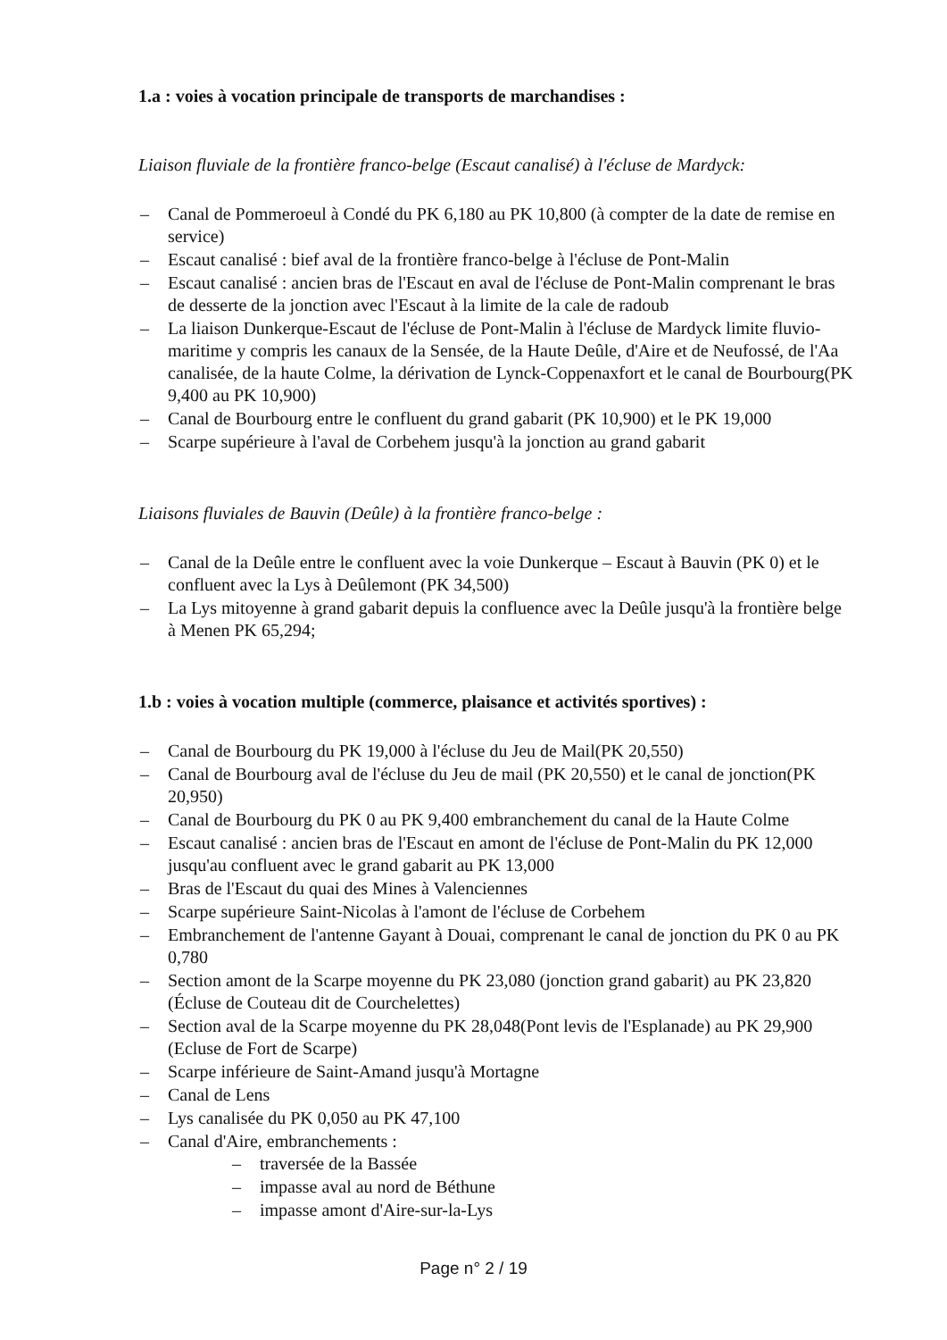1.a : voies à vocation principale de transports de marchandises :
Liaison fluviale de la frontière franco-belge (Escaut canalisé) à l'écluse de Mardyck:
– Canal de Pommeroeul à Condé du PK 6,180 au PK 10,800 (à compter de la date de remise en service)
– Escaut canalisé : bief aval de la frontière franco-belge à l'écluse de Pont-Malin
– Escaut canalisé : ancien bras de l'Escaut en aval de l'écluse de Pont-Malin comprenant le bras de desserte de la jonction avec l'Escaut à la limite de la cale de radoub
– La liaison Dunkerque-Escaut de l'écluse de Pont-Malin à l'écluse de Mardyck limite fluvio-maritime y compris les canaux de la Sensée, de la Haute Deûle, d'Aire et de Neufossé, de l'Aa canalisée, de la haute Colme, la dérivation de Lynck-Coppenaxfort et le canal de Bourbourg(PK 9,400 au PK 10,900)
– Canal de Bourbourg entre le confluent du grand gabarit (PK 10,900) et le PK 19,000
– Scarpe supérieure à l'aval de Corbehem jusqu'à la jonction au grand gabarit
Liaisons fluviales de Bauvin (Deûle) à la frontière franco-belge :
– Canal de la Deûle entre le confluent avec la voie Dunkerque – Escaut à Bauvin (PK 0) et le confluent avec la Lys à Deûlemont (PK 34,500)
– La Lys mitoyenne à grand gabarit depuis la confluence avec la Deûle jusqu'à la frontière belge à Menen PK 65,294;
1.b : voies à vocation multiple (commerce, plaisance et activités sportives) :
– Canal de Bourbourg du PK 19,000 à l'écluse du Jeu de Mail(PK 20,550)
– Canal de Bourbourg aval de l'écluse du Jeu de mail (PK 20,550) et le canal de jonction(PK 20,950)
– Canal de Bourbourg du PK 0 au PK 9,400 embranchement du canal de la Haute Colme
– Escaut canalisé : ancien bras de l'Escaut en amont de l'écluse de Pont-Malin du PK 12,000 jusqu'au confluent avec le grand gabarit au PK 13,000
– Bras de l'Escaut du quai des Mines à Valenciennes
– Scarpe supérieure Saint-Nicolas à l'amont de l'écluse de Corbehem
– Embranchement de l'antenne Gayant à Douai, comprenant le canal de jonction du PK 0 au PK 0,780
– Section amont de la Scarpe moyenne du PK 23,080 (jonction grand gabarit) au PK 23,820 (Écluse de Couteau dit de Courchelettes)
– Section aval de la Scarpe moyenne du PK 28,048(Pont levis de l'Esplanade) au PK 29,900 (Ecluse de Fort de Scarpe)
– Scarpe inférieure de Saint-Amand jusqu'à Mortagne
– Canal de Lens
– Lys canalisée du PK 0,050 au PK 47,100
– Canal d'Aire, embranchements :
– traversée de la Bassée
– impasse aval au nord de Béthune
– impasse amont d'Aire-sur-la-Lys
Page n° 2 / 19